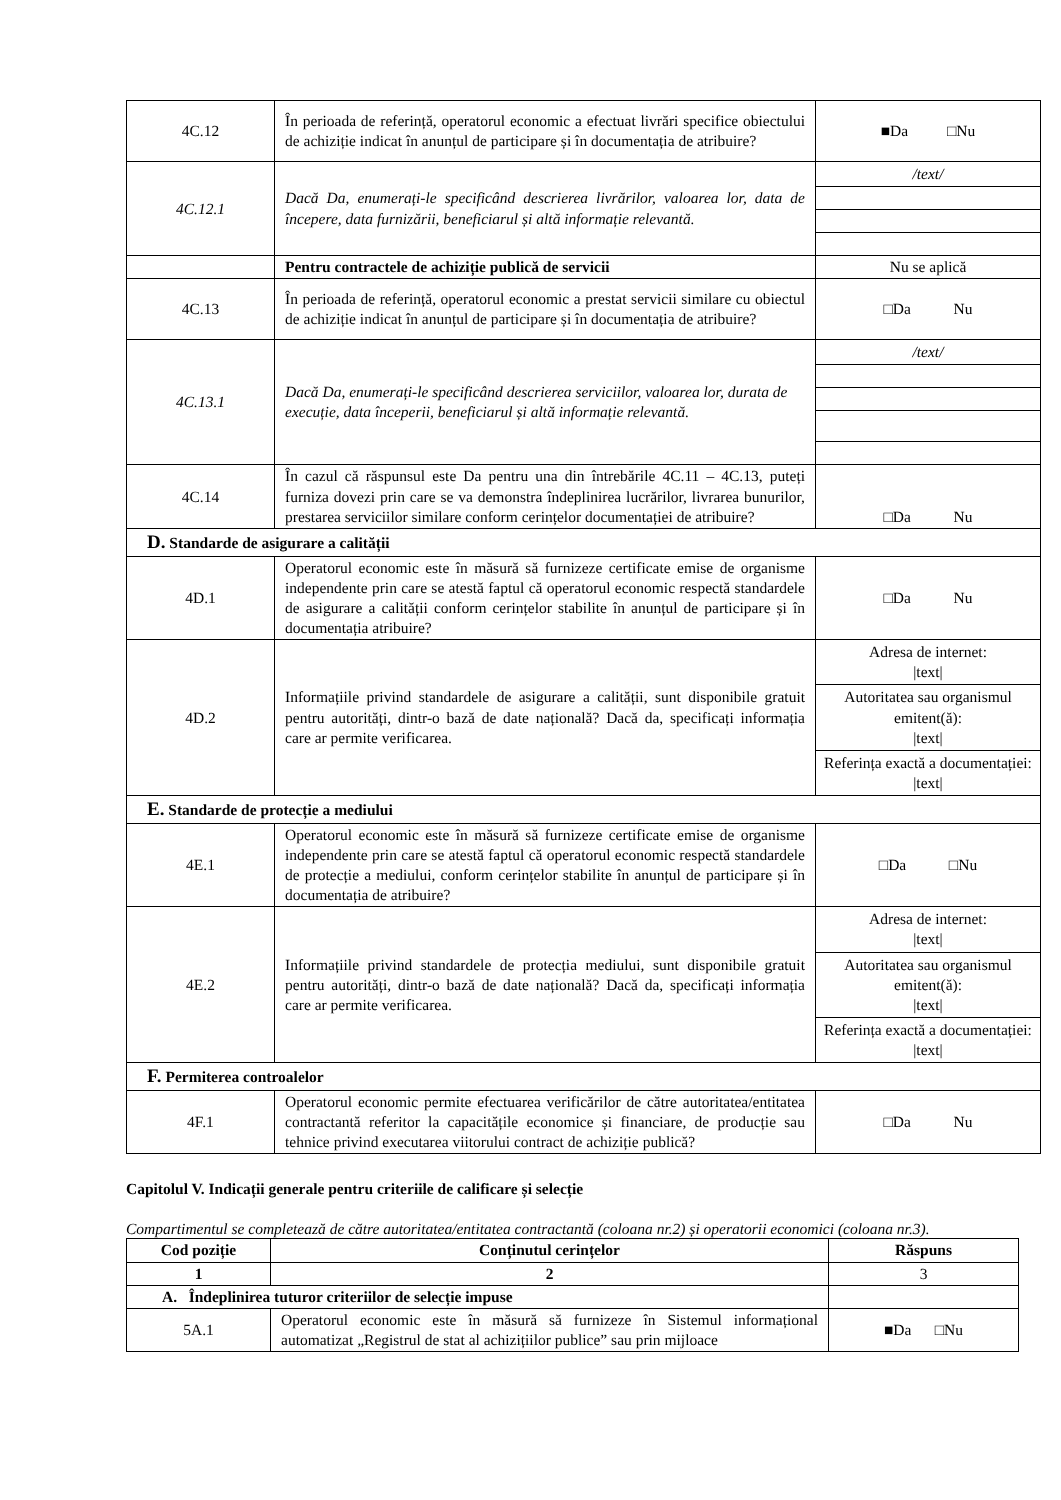| 4C.12 | În perioada de referință, operatorul economic a efectuat livrări specifice obiectului de achiziție indicat în anunțul de participare și în documentația de atribuire? | ■Da □Nu |
| 4C.12.1 | Dacă Da, enumerați-le specificând descrierea livrărilor, valoarea lor, data de începere, data furnizării, beneficiarul și altă informație relevantă. | / /text/ / |
| | Pentru contractele de achiziție publică de servicii | Nu se aplică |
| 4C.13 | În perioada de referință, operatorul economic a prestat servicii similare cu obiectul de achiziție indicat în anunțul de participare și în documentația de atribuire? | □Da Nu |
| 4C.13.1 | Dacă Da, enumerați-le specificând descrierea serviciilor, valoarea lor, durata de execuție, data începerii, beneficiarul și altă informație relevantă. | / /text/ / |
| 4C.14 | În cazul că răspunsul este Da pentru una din întrebările 4C.11 – 4C.13, puteți furniza dovezi prin care se va demonstra îndeplinirea lucrărilor, livrarea bunurilor, prestarea serviciilor similare conform cerințelor documentației de atribuire? | □Da Nu |
| D. Standarde de asigurare a calității | | |
| 4D.1 | Operatorul economic este în măsură să furnizeze certificate emise de organisme independente prin care se atestă faptul că operatorul economic respectă standardele de asigurare a calității conform cerințelor stabilite în anunțul de participare și în documentația atribuire? | □Da Nu |
| 4D.2 | Informațiile privind standardele de asigurare a calității, sunt disponibile gratuit pentru autorități, dintr-o bază de date națională? Dacă da, specificați informația care ar permite verificarea. | / Adresa de internet: /text/ / / Autoritatea sau organismul emitent(ă): /text/ / / Referința exactă a documentației: /text/ / |
| E. Standarde de protecție a mediului | | |
| 4E.1 | Operatorul economic este în măsură să furnizeze certificate emise de organisme independente prin care se atestă faptul că operatorul economic respectă standardele de protecție a mediului, conform cerințelor stabilite în anunțul de participare și în documentația de atribuire? | □Da □Nu |
| 4E.2 | Informațiile privind standardele de protecția mediului, sunt disponibile gratuit pentru autorități, dintr-o bază de date națională? Dacă da, specificați informația care ar permite verificarea. | / Adresa de internet: /text/ / / Autoritatea sau organismul emitent(ă): /text/ / / Referința exactă a documentației: /text/ / |
| F. Permiterea controalelor | | |
| 4F.1 | Operatorul economic permite efectuarea verificărilor de către autoritatea/entitatea contractantă referitor la capacitățile economice și financiare, de producție sau tehnice privind executarea viitorului contract de achiziție publică? | □Da Nu |
Capitolul V. Indicații generale pentru criteriile de calificare și selecție
Compartimentul se completează de către autoritatea/entitatea contractantă (coloana nr.2) și operatorii economici (coloana nr.3).
| Cod poziție | Conținutul cerințelor | Răspuns |
| --- | --- | --- |
| 1 | 2 | 3 |
| A. Îndeplinirea tuturor criteriilor de selecție impuse | | |
| 5A.1 | Operatorul economic este în măsură să furnizeze în Sistemul informațional automatizat „Registrul de stat al achizițiilor publice” sau prin mijloace | ■Da □Nu |